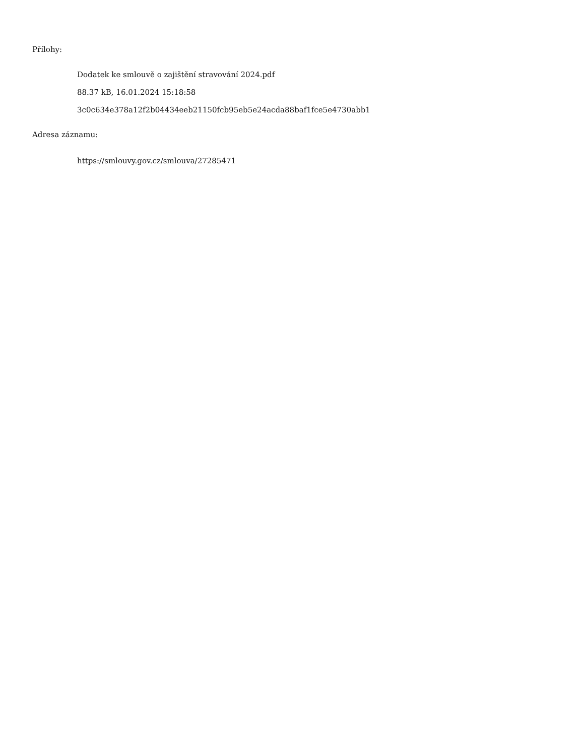Přílohy:
Dodatek ke smlouvě o zajištění stravování 2024.pdf
88.37 kB, 16.01.2024 15:18:58
3c0c634e378a12f2b04434eeb21150fcb95eb5e24acda88baf1fce5e4730abb1
Adresa záznamu:
https://smlouvy.gov.cz/smlouva/27285471